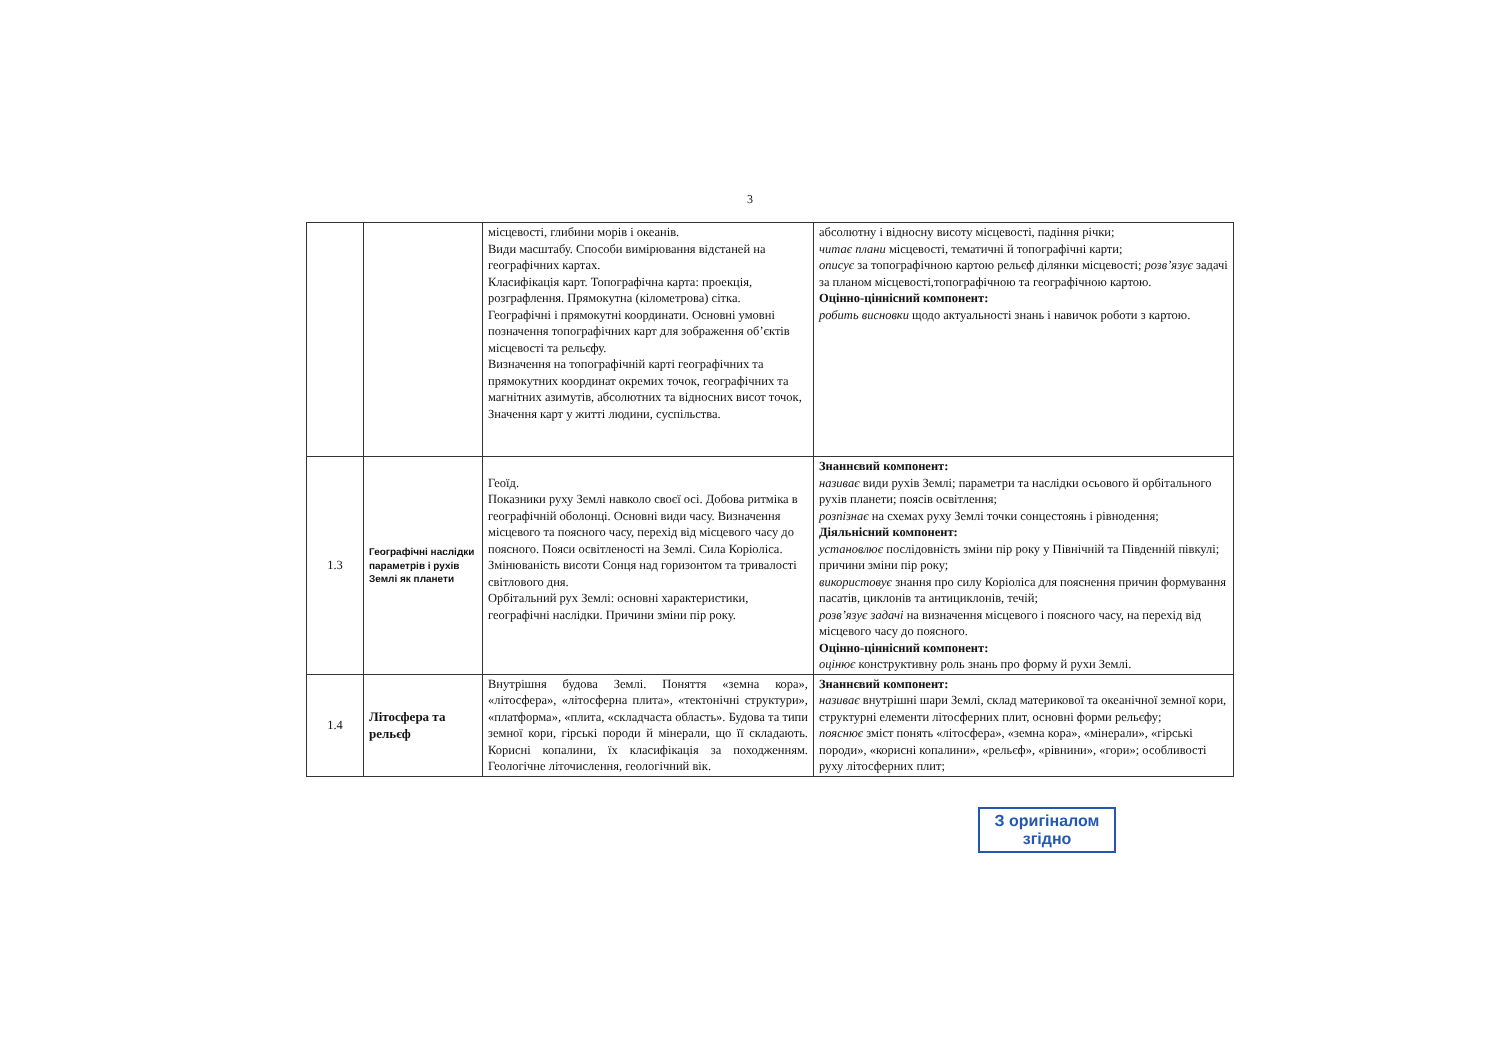3
| | | місцевості, глибини морів і океанів. Види масштабу. Способи вимірювання відстаней на географічних картах. Класифікація карт. Топографічна карта: проекція, розграфлення. Прямокутна (кілометрова) сітка. Географічні і прямокутні координати. Основні умовні позначення топографічних карт для зображення об’єктів місцевості та рельєфу. Визначення на топографічній карті географічних та прямокутних координат окремих точок, географічних та магнітних азимутів, абсолютних та відносних висот точок, Значення карт у житті людини, суспільства. | абсолютну і відносну висоту місцевості, падіння річки; читає плани місцевості, тематичні й топографічні карти; описує за топографічною картою рельєф ділянки місцевості; розв’язує задачі за планом місцевості,топографічною та географічною картою. Оцінно-ціннісний компонент: робить висновки щодо актуальності знань і навичок роботи з картою. |
| 1.3 | Географічні наслідки параметрів і рухів Землі як планети | Геоїд. Показники руху Землі навколо своєї осі. Добова ритміка в географічній оболонці. Основні види часу. Визначення місцевого та поясного часу, перехід від місцевого часу до поясного. Пояси освітленості на Землі. Сила Коріоліса. Змінюваність висоти Сонця над горизонтом та тривалості світлового дня. Орбітальний рух Землі: основні характеристики, географічні наслідки. Причини зміни пір року. | Знаннєвий компонент: називає види рухів Землі; параметри та наслідки осьового й орбітального рухів планети; поясів освітлення; розпізнає на схемах руху Землі точки сонцестоянь і рівнодення; Діяльнісний компонент: установлює послідовність зміни пір року у Північній та Південній півкулі; причини зміни пір року; використовує знання про силу Коріоліса для пояснення причин формування пасатів, циклонів та антициклонів, течій; розв’язує задачі на визначення місцевого і поясного часу, на перехід від місцевого часу до поясного. Оцінно-ціннісний компонент: оцінює конструктивну роль знань про форму й рухи Землі. |
| 1.4 | Літосфера та рельєф | Внутрішня будова Землі. Поняття «земна кора», «літосфера», «літосферна плита», «тектонічні структури», «платформа», «плита, «складчаста область». Будова та типи земної кори, гірські породи й мінерали, що її складають. Корисні копалини, їх класифікація за походженням. Геологічне літочислення, геологічний вік. | Знаннєвий компонент: називає внутрішні шари Землі, склад материкової та океанічної земної кори, структурні елементи літосферних плит, основні форми рельєфу; пояснює зміст понять «літосфера», «земна кора», «мінерали», «гірські породи», «корисні копалини», «рельєф», «рівнини», «гори»; особливості руху літосферних плит; |
З оригіналом згідно